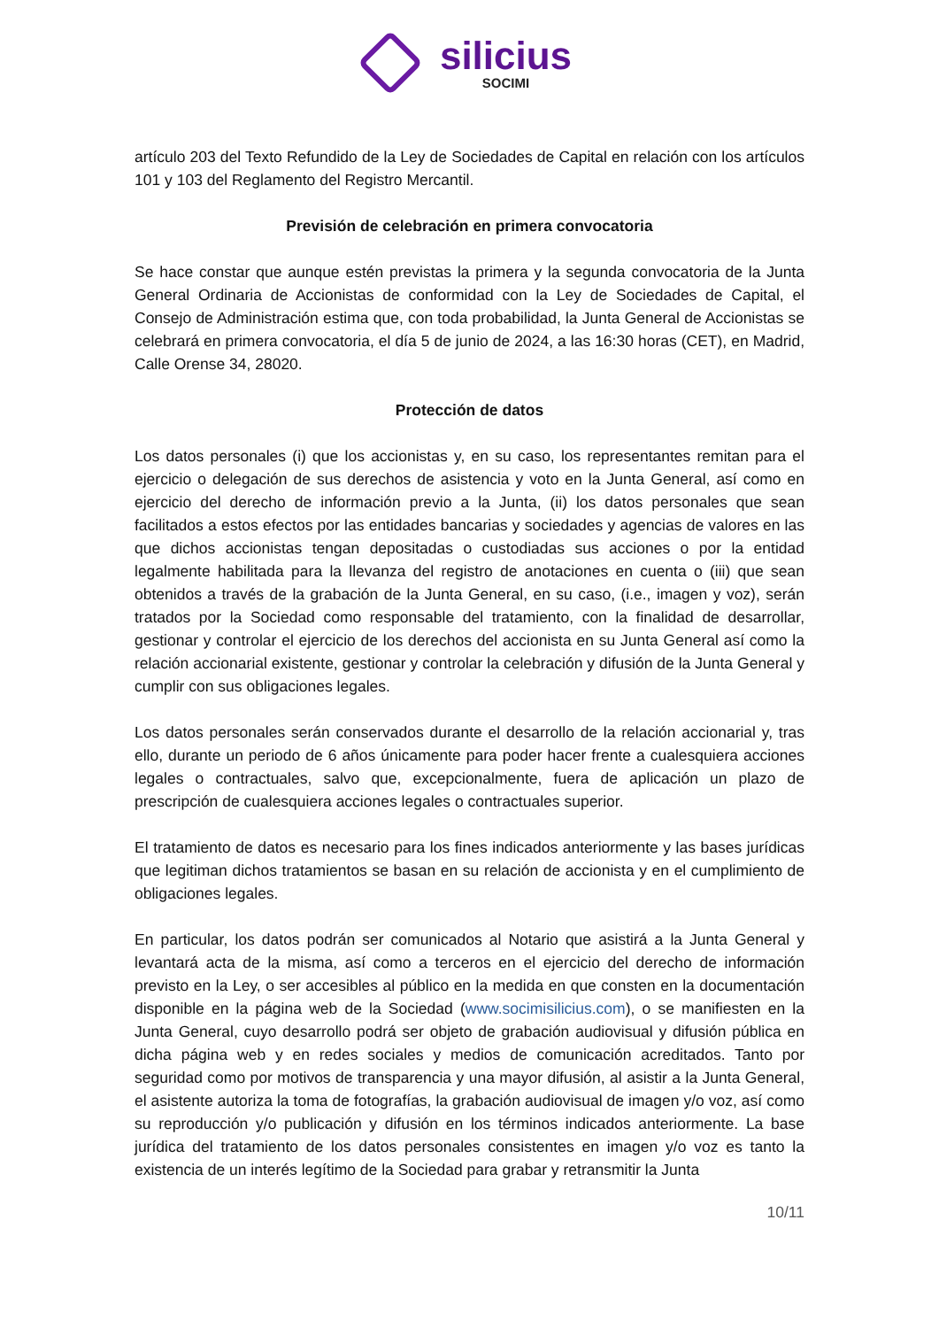silicius SOCIMI
artículo 203 del Texto Refundido de la Ley de Sociedades de Capital en relación con los artículos 101 y 103 del Reglamento del Registro Mercantil.
Previsión de celebración en primera convocatoria
Se hace constar que aunque estén previstas la primera y la segunda convocatoria de la Junta General Ordinaria de Accionistas de conformidad con la Ley de Sociedades de Capital, el Consejo de Administración estima que, con toda probabilidad, la Junta General de Accionistas se celebrará en primera convocatoria, el día 5 de junio de 2024, a las 16:30 horas (CET), en Madrid, Calle Orense 34, 28020.
Protección de datos
Los datos personales (i) que los accionistas y, en su caso, los representantes remitan para el ejercicio o delegación de sus derechos de asistencia y voto en la Junta General, así como en ejercicio del derecho de información previo a la Junta, (ii) los datos personales que sean facilitados a estos efectos por las entidades bancarias y sociedades y agencias de valores en las que dichos accionistas tengan depositadas o custodiadas sus acciones o por la entidad legalmente habilitada para la llevanza del registro de anotaciones en cuenta o (iii) que sean obtenidos a través de la grabación de la Junta General, en su caso, (i.e., imagen y voz), serán tratados por la Sociedad como responsable del tratamiento, con la finalidad de desarrollar, gestionar y controlar el ejercicio de los derechos del accionista en su Junta General así como la relación accionarial existente, gestionar y controlar la celebración y difusión de la Junta General y cumplir con sus obligaciones legales.
Los datos personales serán conservados durante el desarrollo de la relación accionarial y, tras ello, durante un periodo de 6 años únicamente para poder hacer frente a cualesquiera acciones legales o contractuales, salvo que, excepcionalmente, fuera de aplicación un plazo de prescripción de cualesquiera acciones legales o contractuales superior.
El tratamiento de datos es necesario para los fines indicados anteriormente y las bases jurídicas que legitiman dichos tratamientos se basan en su relación de accionista y en el cumplimiento de obligaciones legales.
En particular, los datos podrán ser comunicados al Notario que asistirá a la Junta General y levantará acta de la misma, así como a terceros en el ejercicio del derecho de información previsto en la Ley, o ser accesibles al público en la medida en que consten en la documentación disponible en la página web de la Sociedad (www.socimisilicius.com), o se manifiesten en la Junta General, cuyo desarrollo podrá ser objeto de grabación audiovisual y difusión pública en dicha página web y en redes sociales y medios de comunicación acreditados. Tanto por seguridad como por motivos de transparencia y una mayor difusión, al asistir a la Junta General, el asistente autoriza la toma de fotografías, la grabación audiovisual de imagen y/o voz, así como su reproducción y/o publicación y difusión en los términos indicados anteriormente. La base jurídica del tratamiento de los datos personales consistentes en imagen y/o voz es tanto la existencia de un interés legítimo de la Sociedad para grabar y retransmitir la Junta
10/11